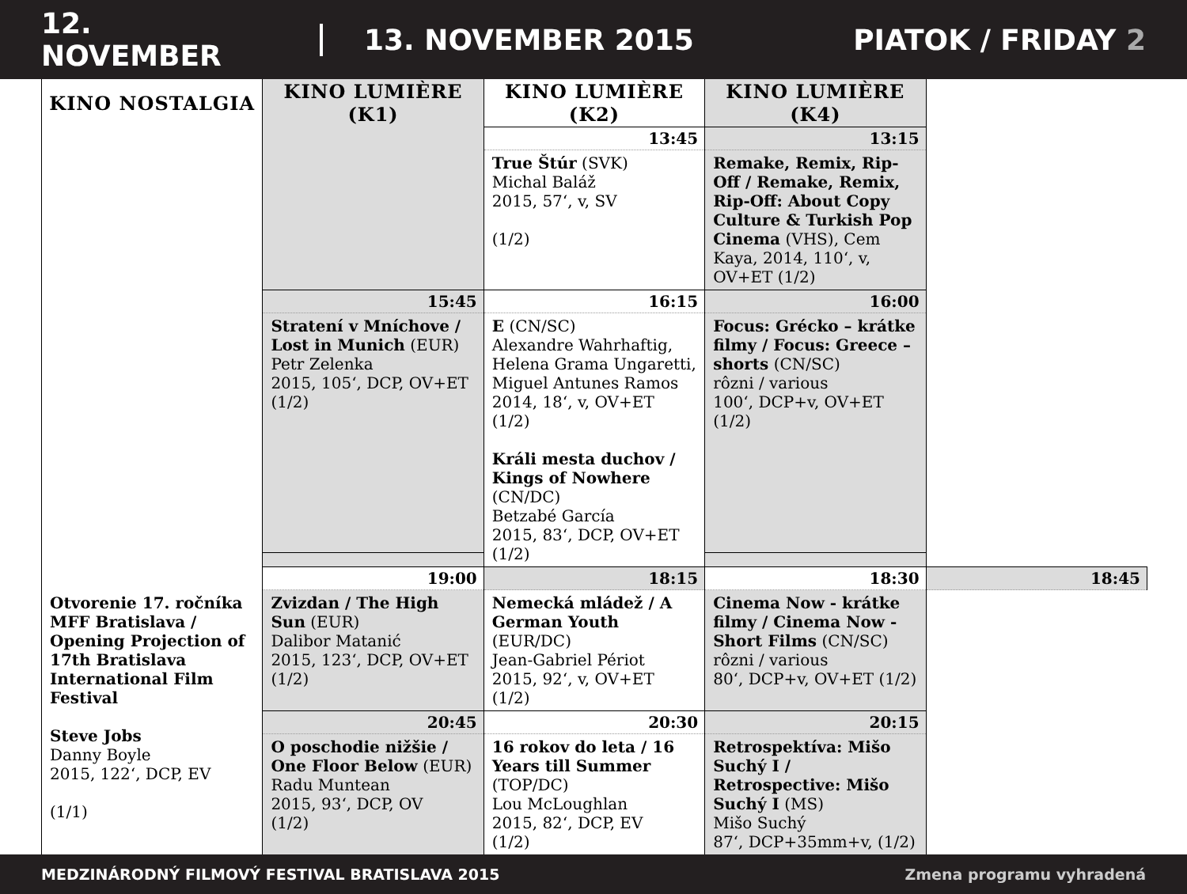12. NOVEMBER 13. NOVEMBER 2015 PIATOK / FRIDAY 2
| KINO NOSTALGIA | KINO LUMIÈRE (K1) | KINO LUMIÈRE (K2) | KINO LUMIÈRE (K4) | |
| --- | --- | --- | --- | --- |
| | | 13:45 | 13:15 | |
| | | True Štúr (SVK) Michal Baláž 2015, 57‘, v, SV (1/2) | Remake, Remix, Rip-Off / Remake, Remix, Rip-Off: About Copy Culture & Turkish Pop Cinema (VHS), Cem Kaya, 2014, 110‘, v, OV+ET (1/2) | |
| | 15:45 | 16:15 | 16:00 | |
| | Stratení v Mníchove / Lost in Munich (EUR) Petr Zelenka 2015, 105‘, DCP, OV+ET (1/2) | E (CN/SC) Alexandre Wahrhaftig, Helena Grama Ungaretti, Miguel Antunes Ramos 2014, 18‘, v, OV+ET (1/2) Králi mesta duchov / Kings of Nowhere (CN/DC) Betzabé García 2015, 83‘, DCP, OV+ET (1/2) | Focus: Grécko – krátke filmy / Focus: Greece – shorts (CN/SC) rôzni / various 100‘, DCP+v, OV+ET (1/2) | |
| | 19:00 | 18:15 | 18:30 | 18:45 |
| Otvorenie 17. ročníka MFF Bratislava / Opening Projection of 17th Bratislava International Film Festival Steve Jobs Danny Boyle 2015, 122‘, DCP, EV (1/1) | Zvizdan / The High Sun (EUR) Dalibor Matanić 2015, 123‘, DCP, OV+ET (1/2) | Nemecká mládež / A German Youth (EUR/DC) Jean-Gabriel Périot 2015, 92‘, v, OV+ET (1/2) | Cinema Now - krátke filmy / Cinema Now - Short Films (CN/SC) rôzni / various 80‘, DCP+v, OV+ET (1/2) | |
| | 20:45 | 20:30 | 20:15 | |
| | O poschodie nižšie / One Floor Below (EUR) Radu Muntean 2015, 93‘, DCP, OV (1/2) | 16 rokov do leta / 16 Years till Summer (TOP/DC) Lou McLoughlan 2015, 82‘, DCP, EV (1/2) | Retrospektíva: Mišo Suchý I / Retrospective: Mišo Suchý I (MS) Mišo Suchý 87‘, DCP+35mm+v, (1/2) | |
MEDZINÁRODNÝ FILMOVÝ FESTIVAL BRATISLAVA 2015 Zmena programu vyhradená